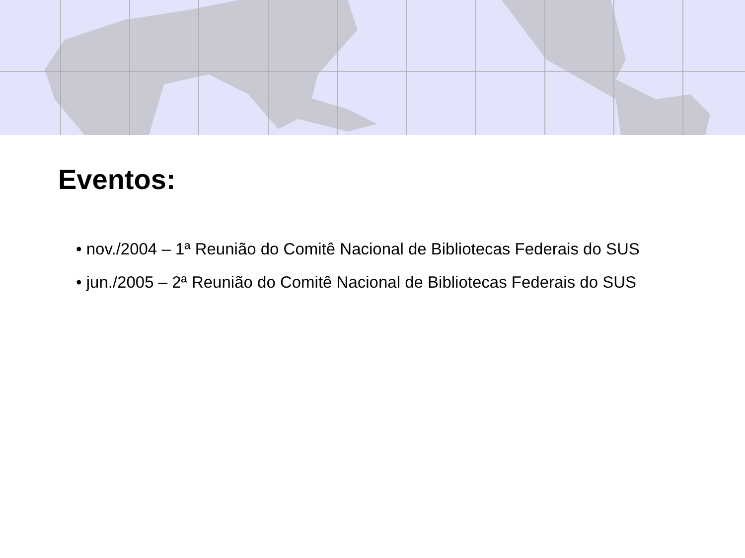Eventos:
• nov./2004 – 1ª Reunião do Comitê Nacional de Bibliotecas Federais do SUS
• jun./2005 – 2ª Reunião do Comitê Nacional de Bibliotecas Federais do SUS